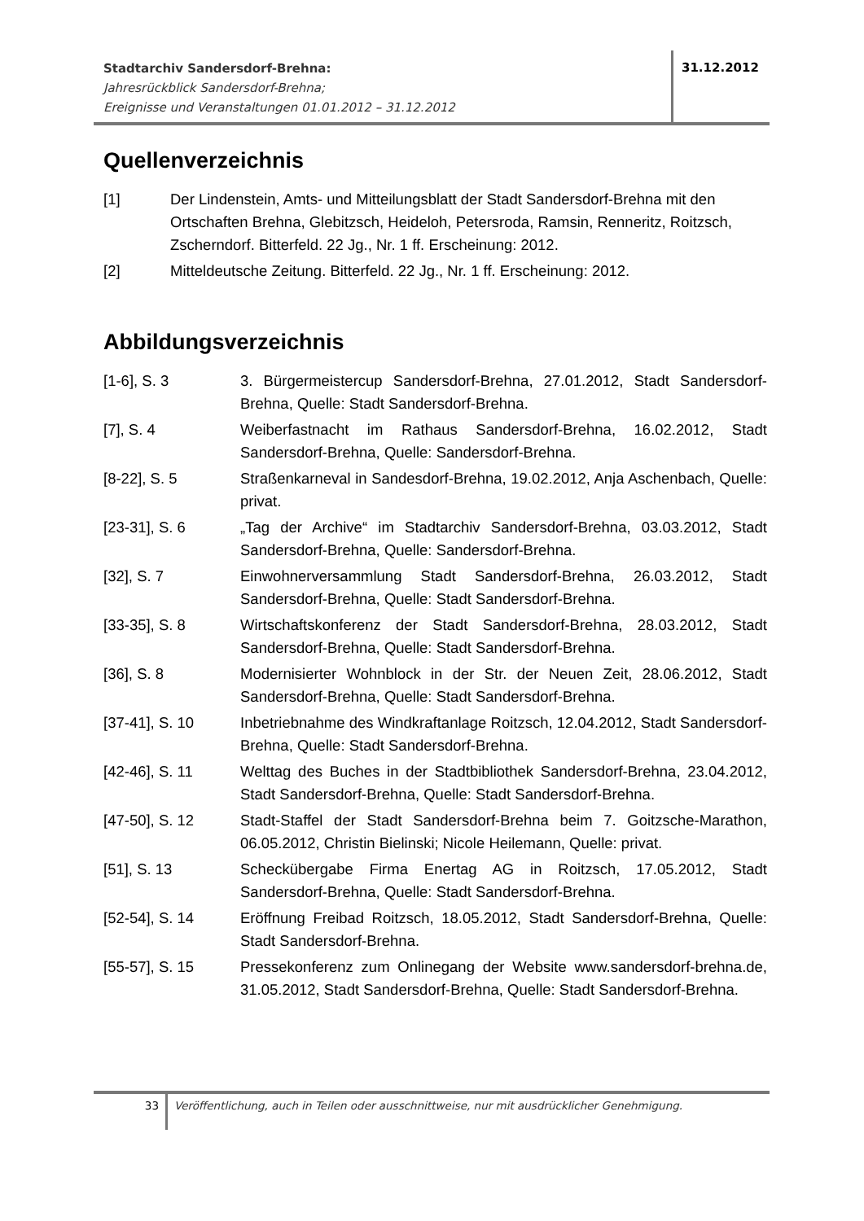Stadtarchiv Sandersdorf-Brehna:
Jahresrückblick Sandersdorf-Brehna;
Ereignisse und Veranstaltungen 01.01.2012 – 31.12.2012
31.12.2012
Quellenverzeichnis
[1] Der Lindenstein, Amts- und Mitteilungsblatt der Stadt Sandersdorf-Brehna mit den Ortschaften Brehna, Glebitzsch, Heideloh, Petersroda, Ramsin, Renneritz, Roitzsch, Zscherndorf. Bitterfeld. 22 Jg., Nr. 1 ff. Erscheinung: 2012.
[2] Mitteldeutsche Zeitung. Bitterfeld. 22 Jg., Nr. 1 ff. Erscheinung: 2012.
Abbildungsverzeichnis
[1-6], S. 3 3. Bürgermeistercup Sandersdorf-Brehna, 27.01.2012, Stadt Sandersdorf-Brehna, Quelle: Stadt Sandersdorf-Brehna.
[7], S. 4 Weiberfastnacht im Rathaus Sandersdorf-Brehna, 16.02.2012, Stadt Sandersdorf-Brehna, Quelle: Sandersdorf-Brehna.
[8-22], S. 5 Straßenkarneval in Sandesdorf-Brehna, 19.02.2012, Anja Aschenbach, Quelle: privat.
[23-31], S. 6 „Tag der Archive“ im Stadtarchiv Sandersdorf-Brehna, 03.03.2012, Stadt Sandersdorf-Brehna, Quelle: Sandersdorf-Brehna.
[32], S. 7 Einwohnerversammlung Stadt Sandersdorf-Brehna, 26.03.2012, Stadt Sandersdorf-Brehna, Quelle: Stadt Sandersdorf-Brehna.
[33-35], S. 8 Wirtschaftskonferenz der Stadt Sandersdorf-Brehna, 28.03.2012, Stadt Sandersdorf-Brehna, Quelle: Stadt Sandersdorf-Brehna.
[36], S. 8 Modernisierter Wohnblock in der Str. der Neuen Zeit, 28.06.2012, Stadt Sandersdorf-Brehna, Quelle: Stadt Sandersdorf-Brehna.
[37-41], S. 10 Inbetriebnahme des Windkraftanlage Roitzsch, 12.04.2012, Stadt Sandersdorf-Brehna, Quelle: Stadt Sandersdorf-Brehna.
[42-46], S. 11 Welttag des Buches in der Stadtbibliothek Sandersdorf-Brehna, 23.04.2012, Stadt Sandersdorf-Brehna, Quelle: Stadt Sandersdorf-Brehna.
[47-50], S. 12 Stadt-Staffel der Stadt Sandersdorf-Brehna beim 7. Goitzsche-Marathon, 06.05.2012, Christin Bielinski; Nicole Heilemann, Quelle: privat.
[51], S. 13 Scheckübergabe Firma Enertag AG in Roitzsch, 17.05.2012, Stadt Sandersdorf-Brehna, Quelle: Stadt Sandersdorf-Brehna.
[52-54], S. 14 Eröffnung Freibad Roitzsch, 18.05.2012, Stadt Sandersdorf-Brehna, Quelle: Stadt Sandersdorf-Brehna.
[55-57], S. 15 Pressekonferenz zum Onlinegang der Website www.sandersdorf-brehna.de, 31.05.2012, Stadt Sandersdorf-Brehna, Quelle: Stadt Sandersdorf-Brehna.
33
Veröffentlichung, auch in Teilen oder ausschnittweise, nur mit ausdrücklicher Genehmigung.